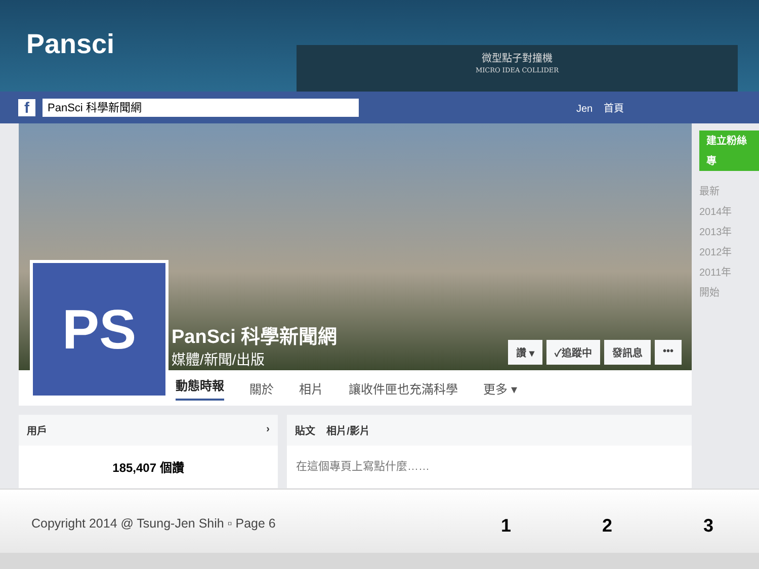Pansci
微型點子對撞機
MICRO IDEA COLLIDER
f
PanSci 科學新聞網
Jen 首頁
PS PanSci 科學新聞網
媒體/新聞/出版
讚 ▾ ✓追蹤中 發訊息 •••
動態時報 關於 相片 讓收件匣也充滿科學 更多 ▾
用戶 ›
185,407 個讚
貼文 相片/影片
在這個專頁上寫點什麼……
建立粉絲專
最新
2014年
2013年
2012年
2011年
開始
Copyright 2014 @ Tsung-Jen Shih ▫ Page 6
1 2 3